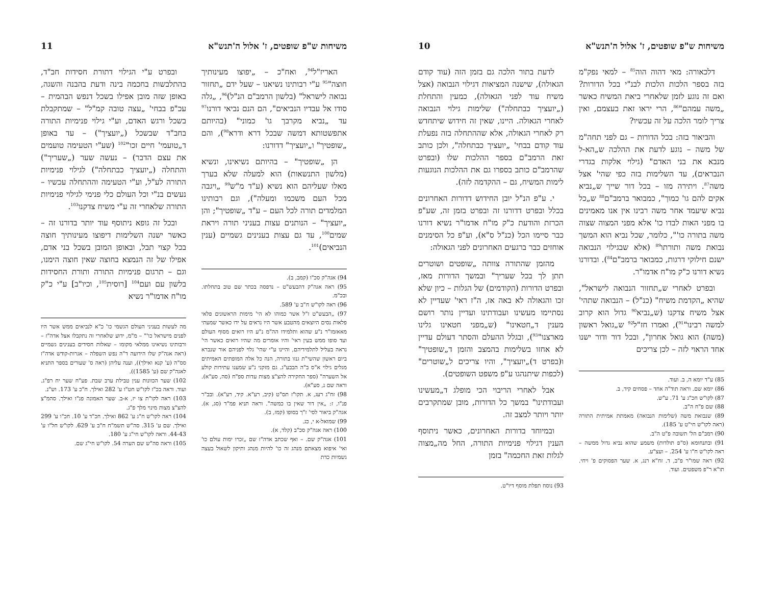משיחות ש"פ שופטים, ז' אלול ה'תנש"א 10
דלכאורה: מאי דהוה הוה<sup>85</sup> – למאי נפק"מ בזה בספר הלכות הלכות לבנ"י בכל הדורות? ואם זה נוגע לזמן שלאחרי ביאת המשיח כאשר „משה עמהם"<sup>86</sup>, הרי יראו זאת בעצמם, ואין צריך לומר הלכה על זה עכשיו?
והביאור בזה: בכל הדורות – גם לפני תחה"מ של משה – נוגע לדעת את ההלכה ש„הא-ל מנבא את בני האדם" (גילוי אלקות בגדרי הנבראים), עד השלימות בזה כפי שהי' אצל משה<sup>87</sup>. ויתירה מזו – בכל דור שייך ש„נביא אקים להם גו' כמוך", כמבואר ברמב"ם<sup>88</sup> ש„כל נביא שיעמד אחר משה רבינו אין אנו מאמינים בו מפני האות לבדו כו' אלא מפני המצוה שצוה משה בתורה כו'", כלומר, שכל נביא הוא המשך נבואת משה ותורתו<sup>89</sup> (אלא שבגילוי הנבואה ישנם חילוקי דרגות, כמבואר ברמב"ם<sup>84</sup>). ובדורנו נשיא דורנו כ"ק מו"ח אדמו"ר.
ובפרט לאחרי ש„תחזור הנבואה לישראל", שהיא „הקדמת משיח" (כנ"ל) – הנבואה שתהי' אצל משיח צדקנו (ש„נביא<sup>90</sup> גדול הוא קרוב למשה רבינו"<sup>91</sup>), ואמרו חז"ל<sup>92</sup> ש„גואל ראשון (משה) הוא גואל אחרון", ובכל דור ודור ישנו אחד הראוי לזה – לכן צריכים
85) ע"ד יומא ה, ב. ועוד.
86) יומא שם. וראה תוד"ה אחד – פסחים קיד, ב.
87) לקו"ש חכ"ג ע' 71. ע"ש.
88) שם פ"ח ה"ב.
89) שנבואת משה (שלימות הנבואה) מאמתת אמיתית התורה (ראה לקו"ש חי"ט ע' 185).
90) רמב"ם הל' תשובה פ"ט ה"ב.
91) ובתנחומא (ס"פ תולדות) משמע שהוא נביא גדול ממשה – ראה לקו"ש ח"ו ע' 254. – ועצ"ע.
92) ראה שמו"ר פ"ב, ד. זח"א רנג, א. שער הפסוקים פ' ויחי. תו"א ר"פ משפטים. ועוד.
לדעת בתור הלכה גם בזמן הזה (עוד קודם הגאולה), שישנה המציאות דגילוי הנבואה (אצל משיח עוד לפני הגאולה), כמעין והתחלת („יועציך כבתחלה") שלימות גילוי הנבואה לאחרי הגאולה. היינו, שאין זה חידוש שיתחדש רק לאחרי הגאולה, אלא שההתחלה בזה נפעלת עוד קודם בבחי' „יועציך כבתחלה", ולכן כותב זאת הרמב"ם בספר ההלכות שלו (ובפרט שהרמב"ם כותב בספרו גם את ההלכות הנוגעות לימות המשיח, גם – ההקדמה לזה).
י. ע"פ הנ"ל יובן החידוש דדורות האחרונים בכלל ובפרט דדורנו זה ובפרט בזמן זה, שע"פ הכרזת והודעת כ"ק מו"ח אדמו"ר נשיא דורנו כבר סיימו הכל (כנ"ל ס"א), וע"פ כל הסימנים אוחזים כבר ברגעים האחרונים לפני הגאולה:
מהזמן שהתורה צוותה „שופטים ושוטרים תתן לך בכל שעריך" ובמשך הדורות מאז, ובפרט הדורות (הקודמים) של הגלות – כיון שלא זכו והגאולה לא באה אז, ה"ז ראי' שעדיין לא נסתיימו מעשינו ועבודתינו ועדיין נותר רושם מענין ד„חטאינו" (ש„מפני חטאינו גלינו מארצנו"<sup>93</sup>), ובגלל ההעלם והסתר דעולם עדיין לא אחזו בשלימות בהמצב והזמן ד„שופטיך" ו(בפרט ד)„יועציך", והיו צריכים ל„שוטרים" (לכפות שיתנהגו ע"פ משפט השופטים).
אבל לאחרי הריבוי הכי מופלג ד„מעשינו ועבודתינו" במשך כל הדורות, מובן שמתקרבים יותר ויותר למצב זה.
ובמיוחד בדורות האחרונים, כאשר ניתוסף הענין דגילוי פנימיות התורה, החל מה„מצוה לגלות זאת החכמה" בזמן
93) נוסח תפלת מוסף דיו"ט.
משיחות ש"פ שופטים, ז' אלול ה'תנש"א 11
האריז"ל<sup>94</sup>, ואח"כ – „יפוצו מעינותיך חוצה"<sup>95</sup> ע"י רבותינו נשיאנו – שעל ידם „תחזור נבואה לישראל" (בלשון הרמב"ם הנ"ל)<sup>96</sup>, „גלה סודו אל עבדיו הנביאים", הם הנם נביאי דורנו<sup>97</sup> עד „נביא מקרבך גו' כמוני" (בהיותם אתפשטותא דמשה שבכל דרא ודרא<sup>98</sup>), והם „שופטיך" ו„יועציך" דדורנו:
הן „שופטיך" – בהיותם נשיאינו, ונשיא (מלשון התנשאות) הוא למעלה שלא בערך מאלו שעליהם הוא נשיא (ע"ד מ"ש<sup>99</sup> „ויגבה מכל העם משכמו ומעלה"), וגם רבותינו המלמדים תורה לכל העם – ע"ד „שופטיך"; והן „יועציך" – הנותנים עצות בעניני תורה ויראת שמים<sup>100</sup>, עד גם עצות בענינים גשמיים (ענין הנביאים)<sup>101</sup>.
94) אגה"ק סכ"ו (קמב, ב).
95) ראה אגה"ק דהבעש"ט – נדפסה בכתר שם טוב בתחלתו. ובכ"מ.
96) ראה לקו"ש ח"ב ע' 589.
97) „הבעש"ט ז"ל אשר כמוהו לא הי' מימות הראשונים פלאי פלאות נסים היוצאים מהטבע אשר היו נראים על ידו כאשר שמעתי מאאזמו"ר נ"ע שהוא ותלמידו הה"מ נ"ע היו רואים מסוף העולם ועד סופו ממש בעין ראי' והיו אומרים מה שהיו רואים כאשר הי' נראה בעליל לתלמידיהם, והיינו ע"י שהי' גלוי לפניהם אור שנברא ביום ראשון שהשי"ת גנזו בתורה, הנה כל אלה המופתים האמיתים מגלים גילוי א"ס ב"ה הבבע"ג. גם מזקני נ"ע שמענו עתידות קולע אל השערה" (ספר החקירה להצ"צ מצות עדות ספ"ח (סה, סע"א). וראה שם נ, סע"א).
98) זח"ג רעג, א. תקו"ז תס"ט (קיב, רע"א. קיד, רע"א). ובב"ר פנ"ו, ז: „אין דור שאין בו כמשה". וראה תניא פמ"ד (סג, א). אגה"ק ביאור לסי' ז"ך בסופו (קמז, ב).
99) שמואל-א י, כג.
100) ראה אגה"ק סכ"ב (קלד, א).
101) אגה"ק שם. – ואף שכתב אדה"ז שם „זכרו ימות עולם כו' ואי' איפוא מצאתם מנהג זה כו' להיות מנהג ותיקון לשאול בעצה גשמיות כדת
ובפרט ע"י הגילוי דתורת חסידות חב"ד, בהתלבשות בחכמה בינה ודעת בהבנה והשגה, באופן שזה מובן אפילו בשכל דנפש הבהמית – עכ"פ בבחי' „עצה טובה קמ"ל" – שמתקבלת בשכל ורגש האדם, וע"י גילוי פנימיות התורה בחב"ד שבשכל („יועציך") – עד באופן ד„טועמי' חיים זכו"<sup>102</sup> (שע"י הטעימה טועמים את עצם הדבר) – נעשה שער („שעריך") והתחלה („יועציך כבתחלה") לגילוי פנימיות התורה לע"ל, וע"י הטעימה וההתחלה עכשיו – נעשים בנ"י וכל העולם כלי פנימי לגילוי פנימיות התורה שלאחרי זה ע"י משיח צדקנו<sup>103</sup>.
ובכל זה גופא ניתוסף עוד יותר בדורנו זה – כאשר ישנה השלימות דיפוצו מעינותיך חוצה בכל קצוי תבל, ובאופן המובן בשכל בני אדם, אפילו של זה הנמצא בחוצה שאין חוצה הימנו, וגם – תרגום פנימיות התורה ותורת החסידות בלשון עם ועם<sup>104</sup> [רוסית<sup>105</sup>, וכיו"ב] ע"י כ"ק מו"ח אדמו"ר נשיא
מה לעשות בעניני העולם הגשמי כו' כ"א לנביאים ממש אשר היו לפנים מישראל כו'" – מ"מ, ידוע שלאחרי זה נתקבלו אצל אדה"ז – ורבותינו נשיאינו ממלאי מקומו – שאלות חסידים בענינים גשמיים (ראה אגה"ק שלו הידועה ד"ה נפש השפלה – אגרות-קודש אדה"ז סס"ה (ע' קנא ואילך)), וענה עליהן (ראה ס' שעורים בספר התניא לאגה"ק שם (ע' 1585)).
102) שער הכוונות ענין טבילת ערב שבת. פע"ח שער יח רפ"ג. ועוד. וראה בכ"ז לקו"ש חט"ו ע' 282 ואילך. ח"כ ע' 173. וש"נ.
103) ראה לקו"ת צו יז, א-ב. שער האמונה פנ"ו ואילך. סהמ"צ להצ"צ מצות מינוי מלך פ"ג.
104) ראה לקו"ש ח"ג ע' 862 ואילך. חכ"ד ע' 10. חכ"ו ע' 299 ואילך. שם ע' 315. סה"ש תשמ"ח ח"ב ע' 629. לקו"ש חל"ו ע' 44-43. וראה לקו"ש חי"ג ע' 180.
105) וראה סה"ש שם הערה 54. לקו"ש חי"ג שם.